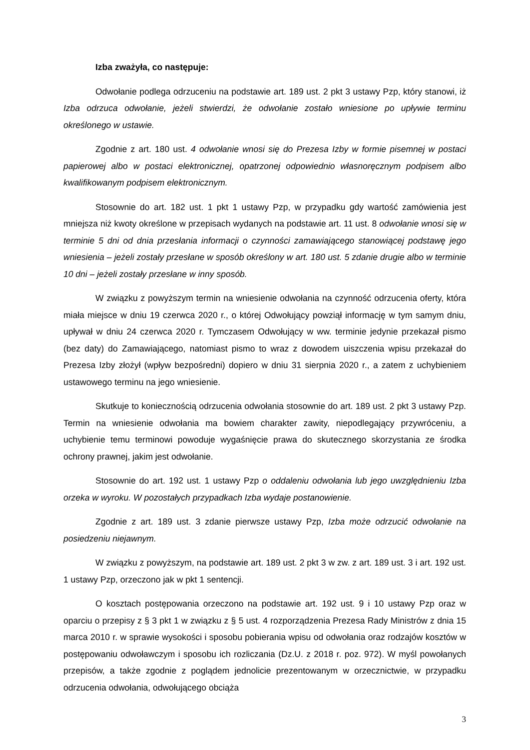Izba zważyła, co następuje:
Odwołanie podlega odrzuceniu na podstawie art. 189 ust. 2 pkt 3 ustawy Pzp, który stanowi, iż Izba odrzuca odwołanie, jeżeli stwierdzi, że odwołanie zostało wniesione po upływie terminu określonego w ustawie.
Zgodnie z art. 180 ust. 4 odwołanie wnosi się do Prezesa Izby w formie pisemnej w postaci papierowej albo w postaci elektronicznej, opatrzonej odpowiednio własnoręcznym podpisem albo kwalifikowanym podpisem elektronicznym.
Stosownie do art. 182 ust. 1 pkt 1 ustawy Pzp, w przypadku gdy wartość zamówienia jest mniejsza niż kwoty określone w przepisach wydanych na podstawie art. 11 ust. 8 odwołanie wnosi się w terminie 5 dni od dnia przesłania informacji o czynności zamawiającego stanowiącej podstawę jego wniesienia – jeżeli zostały przesłane w sposób określony w art. 180 ust. 5 zdanie drugie albo w terminie 10 dni – jeżeli zostały przesłane w inny sposób.
W związku z powyższym termin na wniesienie odwołania na czynność odrzucenia oferty, która miała miejsce w dniu 19 czerwca 2020 r., o której Odwołujący powziął informację w tym samym dniu, upływał w dniu 24 czerwca 2020 r. Tymczasem Odwołujący w ww. terminie jedynie przekazał pismo (bez daty) do Zamawiającego, natomiast pismo to wraz z dowodem uiszczenia wpisu przekazał do Prezesa Izby złożył (wpływ bezpośredni) dopiero w dniu 31 sierpnia 2020 r., a zatem z uchybieniem ustawowego terminu na jego wniesienie.
Skutkuje to koniecznością odrzucenia odwołania stosownie do art. 189 ust. 2 pkt 3 ustawy Pzp. Termin na wniesienie odwołania ma bowiem charakter zawity, niepodlegający przywróceniu, a uchybienie temu terminowi powoduje wygaśnięcie prawa do skutecznego skorzystania ze środka ochrony prawnej, jakim jest odwołanie.
Stosownie do art. 192 ust. 1 ustawy Pzp o oddaleniu odwołania lub jego uwzględnieniu Izba orzeka w wyroku. W pozostałych przypadkach Izba wydaje postanowienie.
Zgodnie z art. 189 ust. 3 zdanie pierwsze ustawy Pzp, Izba może odrzucić odwołanie na posiedzeniu niejawnym.
W związku z powyższym, na podstawie art. 189 ust. 2 pkt 3 w zw. z art. 189 ust. 3 i art. 192 ust. 1 ustawy Pzp, orzeczono jak w pkt 1 sentencji.
O kosztach postępowania orzeczono na podstawie art. 192 ust. 9 i 10 ustawy Pzp oraz w oparciu o przepisy z § 3 pkt 1 w związku z § 5 ust. 4 rozporządzenia Prezesa Rady Ministrów z dnia 15 marca 2010 r. w sprawie wysokości i sposobu pobierania wpisu od odwołania oraz rodzajów kosztów w postępowaniu odwoławczym i sposobu ich rozliczania (Dz.U. z 2018 r. poz. 972). W myśl powołanych przepisów, a także zgodnie z poglądem jednolicie prezentowanym w orzecznictwie, w przypadku odrzucenia odwołania, odwołującego obciąża
3